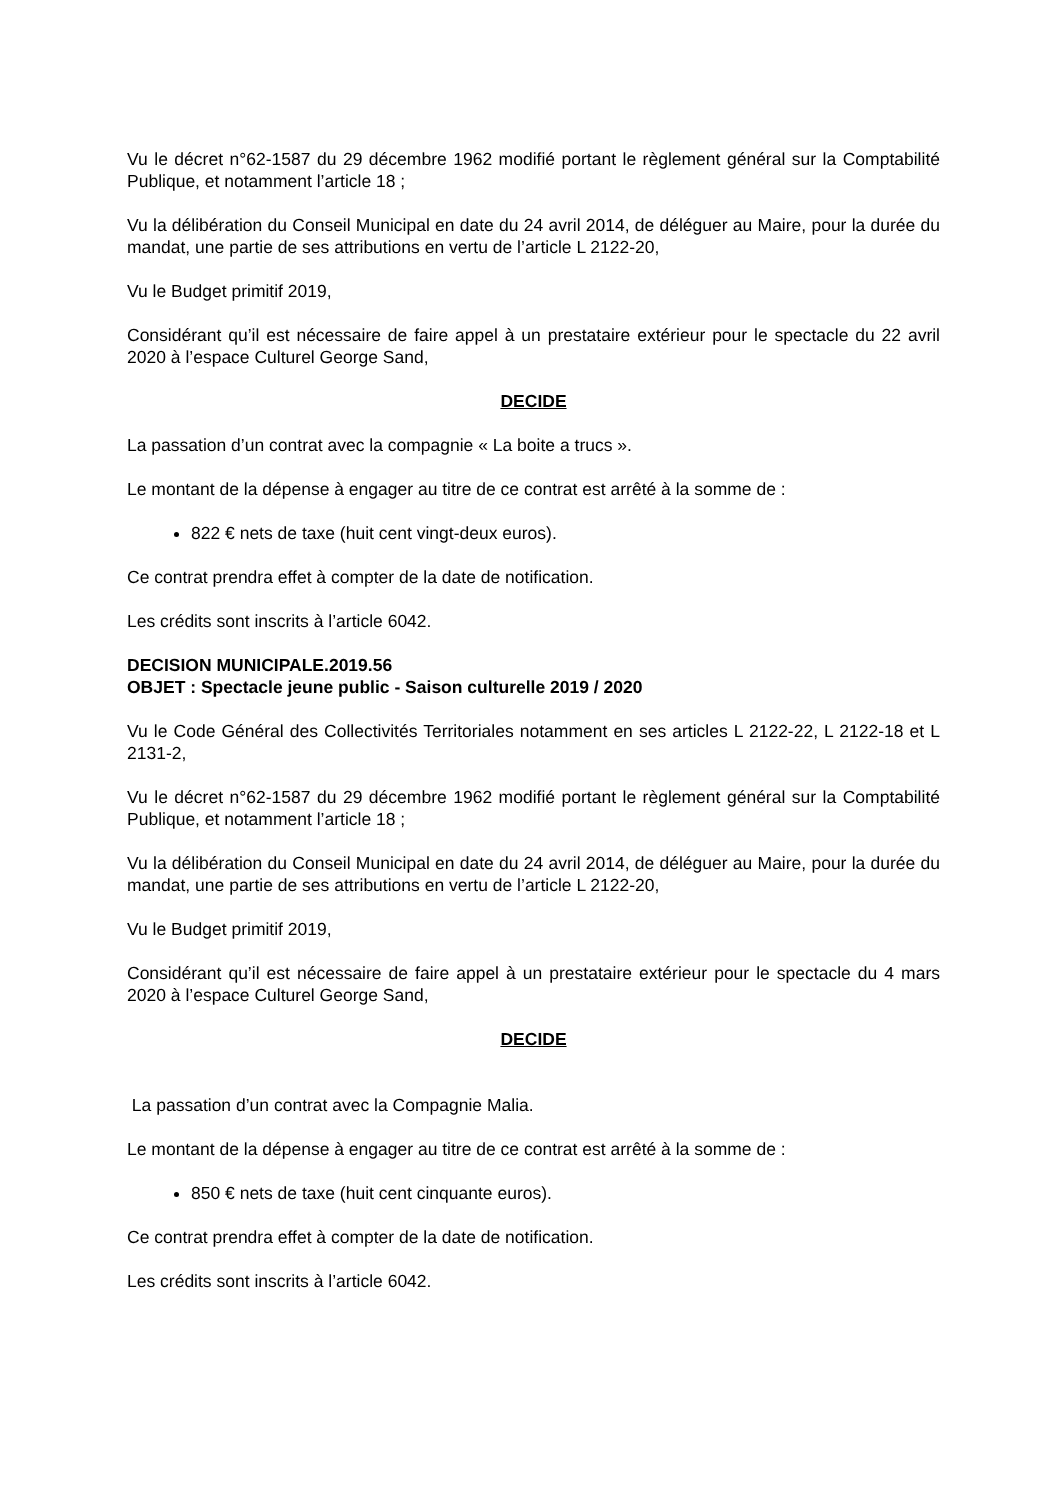Vu le décret n°62-1587 du 29 décembre 1962 modifié portant le règlement général sur la Comptabilité Publique, et notamment l’article 18 ;
Vu la délibération du Conseil Municipal en date du 24 avril 2014, de déléguer au Maire, pour la durée du mandat, une partie de ses attributions en vertu de l’article L 2122-20,
Vu le Budget primitif 2019,
Considérant qu’il est nécessaire de faire appel à un prestataire extérieur pour le spectacle du 22 avril 2020 à l’espace Culturel George Sand,
DECIDE
La passation d’un contrat avec la compagnie « La boite a trucs ».
Le montant de la dépense à engager au titre de ce contrat est arrêté à la somme de :
822 € nets de taxe (huit cent vingt-deux euros).
Ce contrat prendra effet à compter de la date de notification.
Les crédits sont inscrits à l’article 6042.
DECISION MUNICIPALE.2019.56
OBJET : Spectacle jeune public - Saison culturelle 2019 / 2020
Vu le Code Général des Collectivités Territoriales notamment en ses articles L 2122-22, L 2122-18 et L 2131-2,
Vu le décret n°62-1587 du 29 décembre 1962 modifié portant le règlement général sur la Comptabilité Publique, et notamment l’article 18 ;
Vu la délibération du Conseil Municipal en date du 24 avril 2014, de déléguer au Maire, pour la durée du mandat, une partie de ses attributions en vertu de l’article L 2122-20,
Vu le Budget primitif 2019,
Considérant qu’il est nécessaire de faire appel à un prestataire extérieur pour le spectacle du 4 mars 2020 à l’espace Culturel George Sand,
DECIDE
La passation d’un contrat avec la Compagnie Malia.
Le montant de la dépense à engager au titre de ce contrat est arrêté à la somme de :
850 € nets de taxe (huit cent cinquante euros).
Ce contrat prendra effet à compter de la date de notification.
Les crédits sont inscrits à l’article 6042.